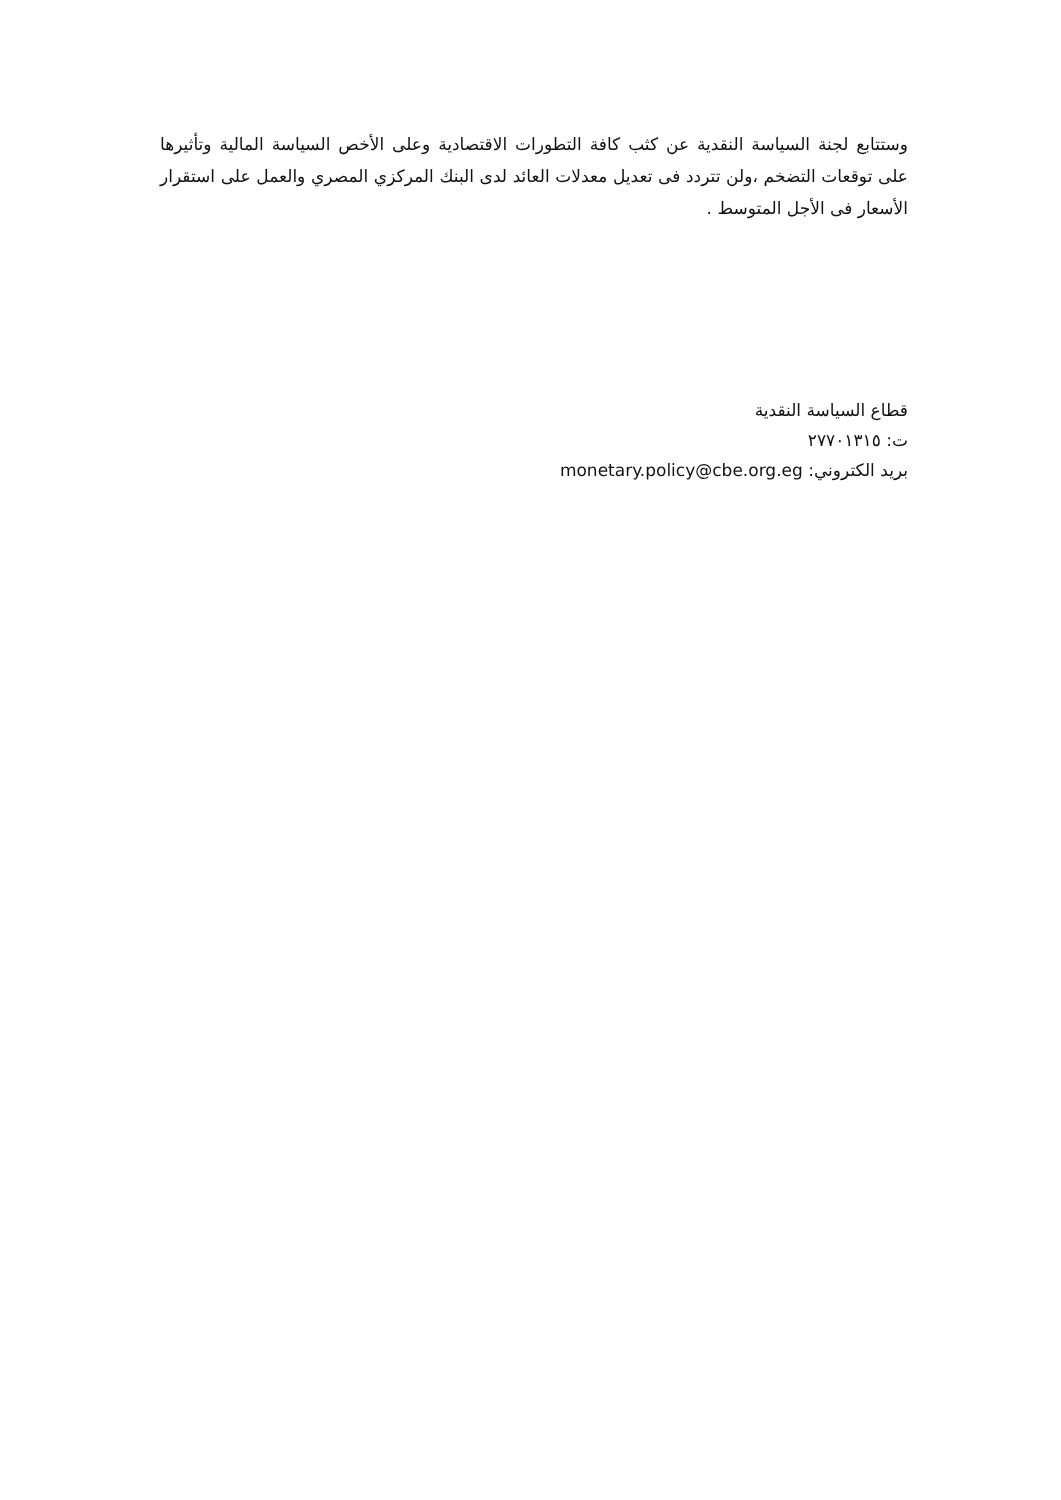وستتابع لجنة السياسة النقدية عن كثب كافة التطورات الاقتصادية وعلى الأخص السياسة المالية وتأثيرها على توقعات التضخم ،ولن تتردد فى تعديل معدلات العائد لدى البنك المركزي المصري والعمل على استقرار الأسعار فى الأجل المتوسط .
قطاع السياسة النقدية
ت: ٢٧٧٠١٣١٥
بريد الكتروني: monetary.policy@cbe.org.eg